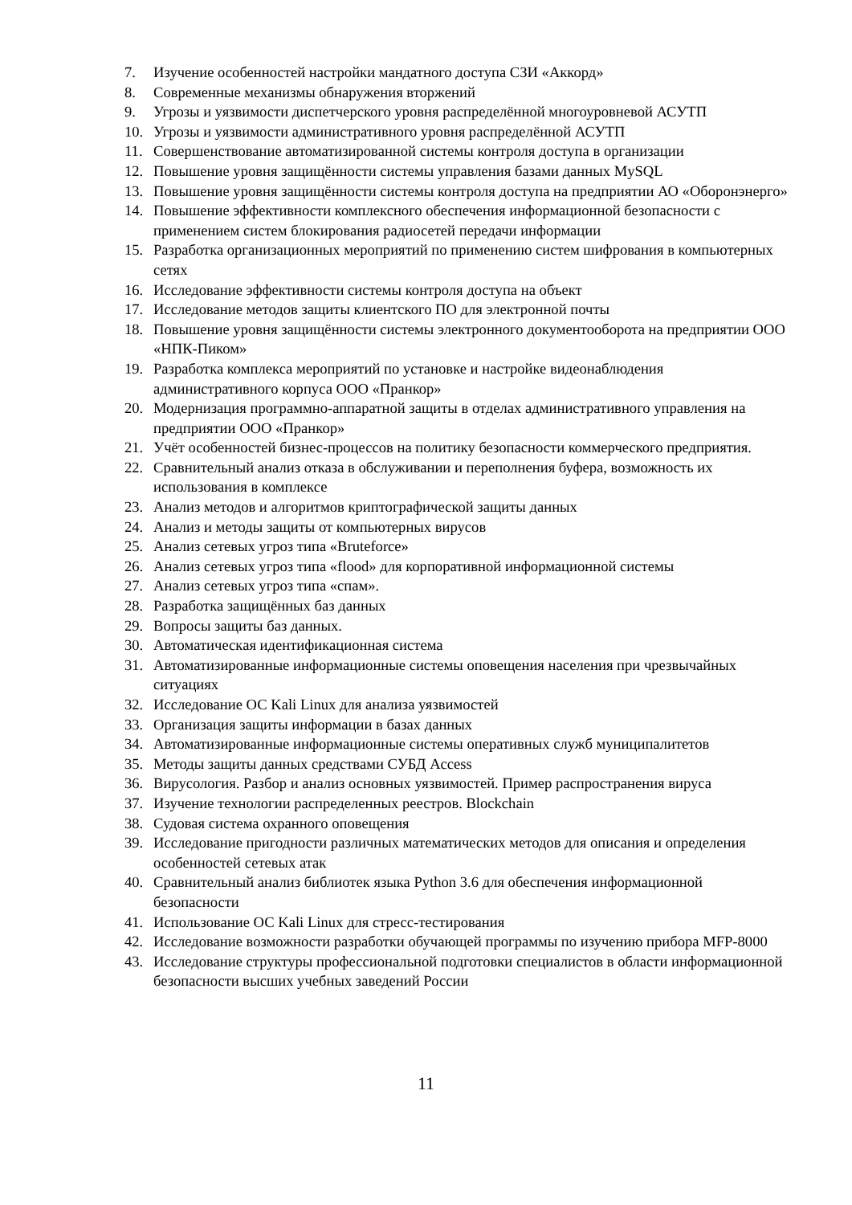7. Изучение особенностей настройки мандатного доступа СЗИ «Аккорд»
8. Современные механизмы обнаружения вторжений
9. Угрозы и уязвимости диспетчерского уровня распределённой многоуровневой АСУТП
10. Угрозы и уязвимости административного уровня распределённой АСУТП
11. Совершенствование автоматизированной системы контроля доступа в организации
12. Повышение уровня защищённости системы управления базами данных MySQL
13. Повышение уровня защищённости системы контроля доступа на предприятии АО «Оборонэнерго»
14. Повышение эффективности комплексного обеспечения информационной безопасности с применением систем блокирования радиосетей передачи информации
15. Разработка организационных мероприятий по применению систем шифрования в компьютерных сетях
16. Исследование эффективности системы контроля доступа на объект
17. Исследование методов защиты клиентского ПО для электронной почты
18. Повышение уровня защищённости системы электронного документооборота на предприятии ООО «НПК-Пиком»
19. Разработка комплекса мероприятий по установке и настройке видеонаблюдения административного корпуса ООО «Пранкор»
20. Модернизация программно-аппаратной защиты в отделах административного управления на предприятии ООО «Пранкор»
21. Учёт особенностей бизнес-процессов на политику безопасности коммерческого предприятия.
22. Сравнительный анализ отказа в обслуживании и переполнения буфера, возможность их использования в комплексе
23. Анализ методов и алгоритмов криптографической защиты данных
24. Анализ и методы защиты от компьютерных вирусов
25. Анализ сетевых угроз типа «Bruteforce»
26. Анализ сетевых угроз типа «flood» для корпоративной информационной системы
27. Анализ сетевых угроз типа «спам».
28. Разработка защищённых баз данных
29. Вопросы защиты баз данных.
30. Автоматическая идентификационная система
31. Автоматизированные информационные системы оповещения населения при чрезвычайных ситуациях
32. Исследование ОС Kali Linux для анализа уязвимостей
33. Организация защиты информации в базах данных
34. Автоматизированные информационные системы оперативных служб муниципалитетов
35. Методы защиты данных средствами СУБД Access
36. Вирусология. Разбор и анализ основных уязвимостей. Пример распространения вируса
37. Изучение технологии распределенных реестров. Blockchain
38. Судовая система охранного оповещения
39. Исследование пригодности различных математических методов для описания и определения особенностей сетевых атак
40. Сравнительный анализ библиотек языка Python 3.6 для обеспечения информационной безопасности
41. Использование ОС Kali Linux для стресс-тестирования
42. Исследование возможности разработки обучающей программы по изучению прибора MFP-8000
43. Исследование структуры профессиональной подготовки специалистов в области информационной безопасности высших учебных заведений России
11